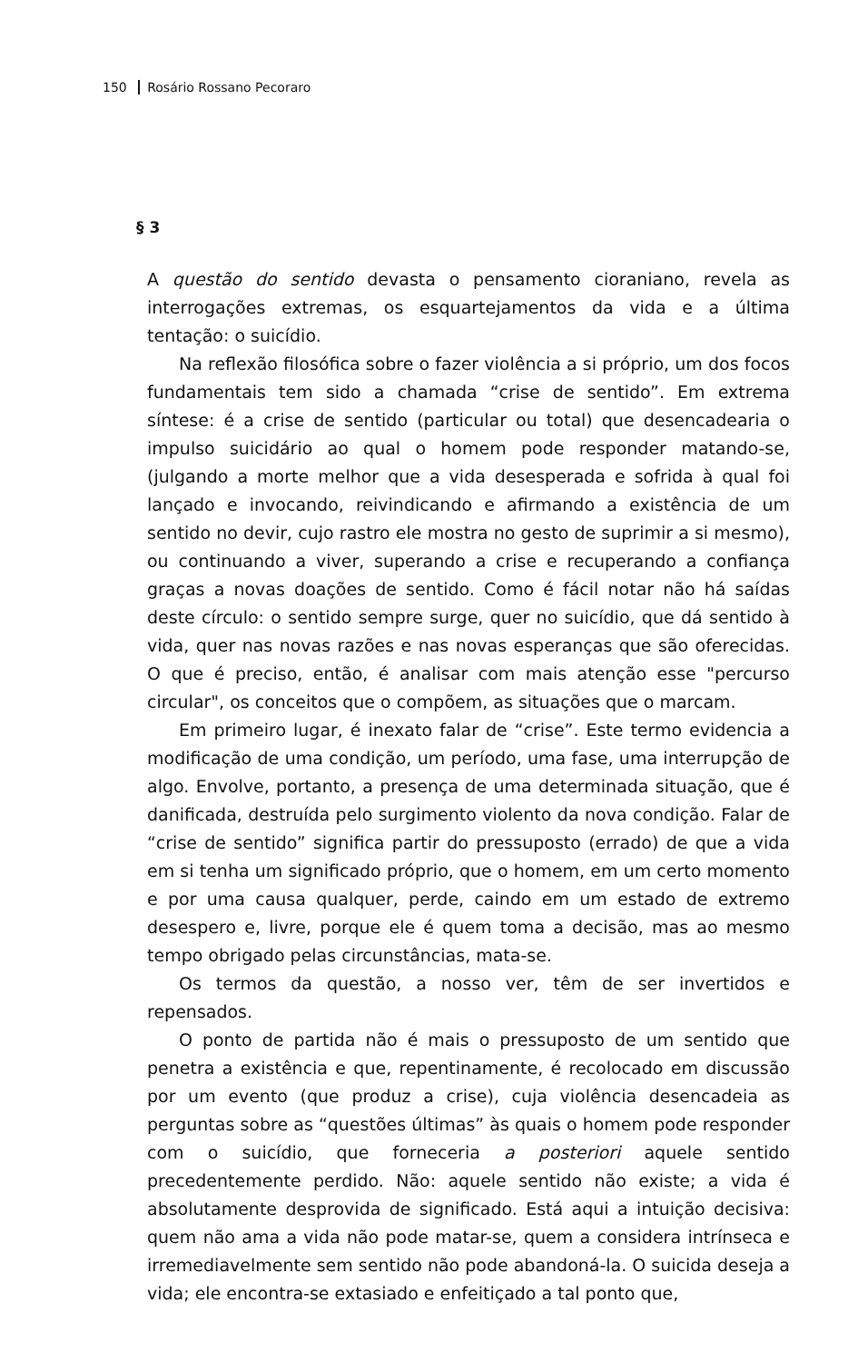150 Rosário Rossano Pecoraro
§ 3
A questão do sentido devasta o pensamento cioraniano, revela as interrogações extremas, os esquartejamentos da vida e a última tentação: o suicídio.
Na reflexão filosófica sobre o fazer violência a si próprio, um dos focos fundamentais tem sido a chamada “crise de sentido”. Em extrema síntese: é a crise de sentido (particular ou total) que desencadearia o impulso suicidário ao qual o homem pode responder matando-se, (julgando a morte melhor que a vida desesperada e sofrida à qual foi lançado e invocando, reivindicando e afirmando a existência de um sentido no devir, cujo rastro ele mostra no gesto de suprimir a si mesmo), ou continuando a viver, superando a crise e recuperando a confiança graças a novas doações de sentido. Como é fácil notar não há saídas deste círculo: o sentido sempre surge, quer no suicídio, que dá sentido à vida, quer nas novas razões e nas novas esperanças que são oferecidas. O que é preciso, então, é analisar com mais atenção esse "percurso circular", os conceitos que o compõem, as situações que o marcam.
Em primeiro lugar, é inexato falar de “crise”. Este termo evidencia a modificação de uma condição, um período, uma fase, uma interrupção de algo. Envolve, portanto, a presença de uma determinada situação, que é danificada, destruída pelo surgimento violento da nova condição. Falar de “crise de sentido” significa partir do pressuposto (errado) de que a vida em si tenha um significado próprio, que o homem, em um certo momento e por uma causa qualquer, perde, caindo em um estado de extremo desespero e, livre, porque ele é quem toma a decisão, mas ao mesmo tempo obrigado pelas circunstâncias, mata-se.
Os termos da questão, a nosso ver, têm de ser invertidos e repensados.
O ponto de partida não é mais o pressuposto de um sentido que penetra a existência e que, repentinamente, é recolocado em discussão por um evento (que produz a crise), cuja violência desencadeia as perguntas sobre as “questões últimas” às quais o homem pode responder com o suicídio, que forneceria a posteriori aquele sentido precedentemente perdido. Não: aquele sentido não existe; a vida é absolutamente desprovida de significado. Está aqui a intuição decisiva: quem não ama a vida não pode matar-se, quem a considera intrínseca e irremediavelmente sem sentido não pode abandoná-la. O suicida deseja a vida; ele encontra-se extasiado e enfeitiçado a tal ponto que,